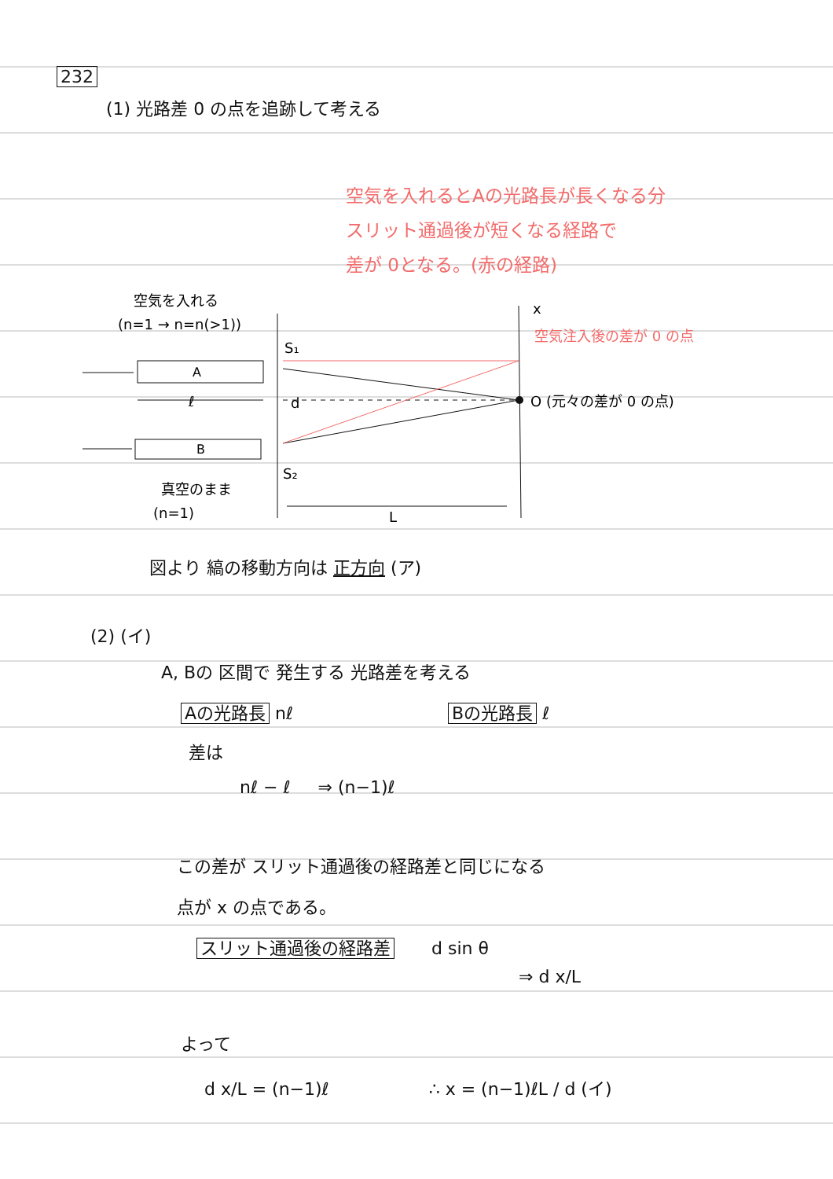232
(1) 光路差 0 の点を追跡して考える
空気を入れるとAの光路長が長くなる分
スリット通過後が短くなる経路で
差が 0となる。(赤の経路)
空気を入れる
(n=1 → n=n(>1))
A
ℓ
B
真空のまま
(n=1)
S₁
S₂
d
x
空気注入後の差が 0 の点
O (元々の差が 0 の点)
L
図より 縞の移動方向は 正方向 (ア)
(2) (イ)
A, Bの 区間で 発生する 光路差を考える
Aの光路長 nℓ Bの光路長 ℓ
差は
nℓ − ℓ ⇒ (n−1)ℓ
この差が スリット通過後の経路差と同じになる
点が x の点である。
スリット通過後の経路差 d sin θ
⇒ d x/L
よって
d x/L = (n−1)ℓ ∴ x = (n−1)ℓL / d (イ)